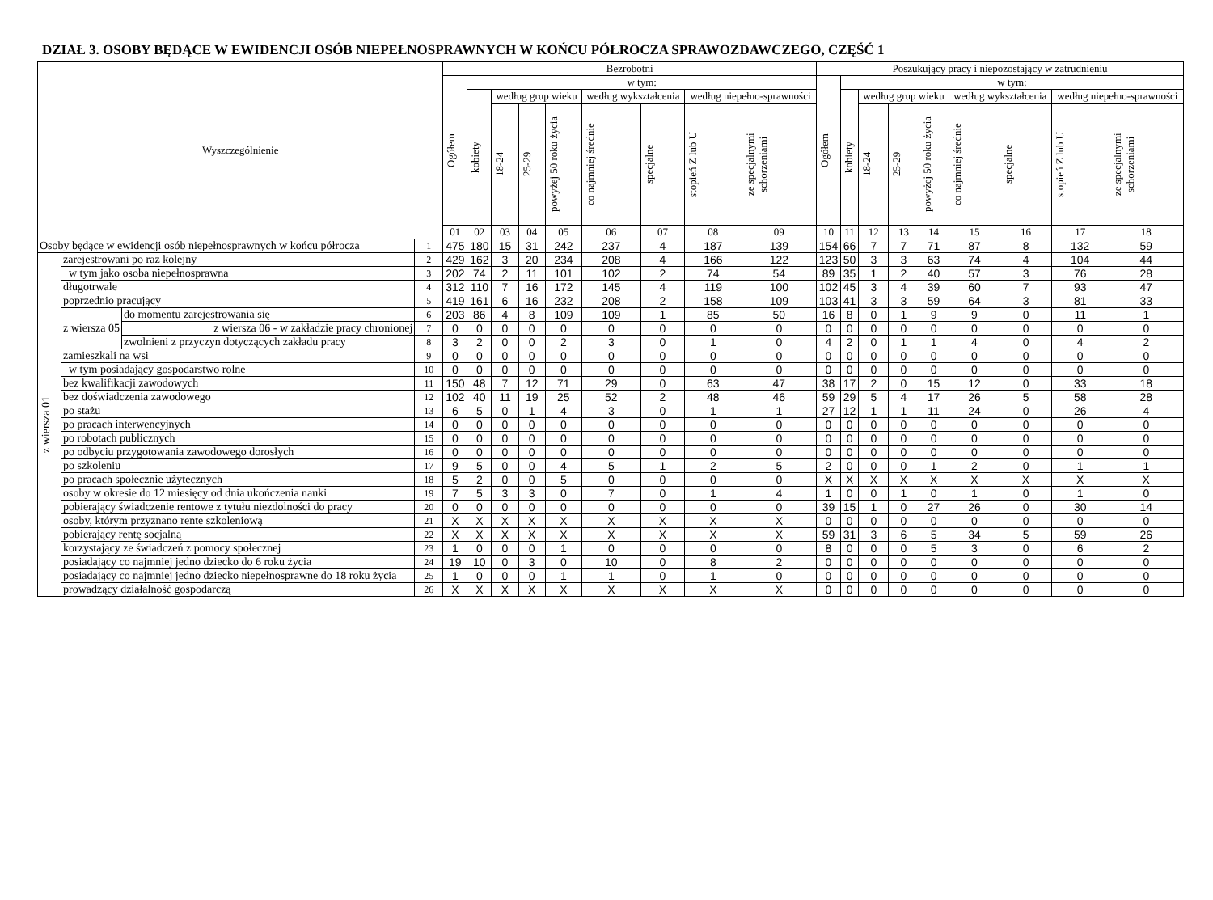DZIAŁ 3. OSOBY BĘDĄCE W EWIDENCJI OSÓB NIEPEŁNOSPRAWNYCH W KOŃCU PÓŁROCZA SPRAWOZDAWCZEGO, CZĘŚĆ 1
| Wyszczególnienie | | | | Bezrobotni | | | | | | | | | Poszukujący pracy i niepozostający w zatrudnieniu | | | | | | | | |
| --- | --- | --- | --- | --- | --- | --- | --- | --- | --- | --- | --- | --- | --- | --- | --- | --- | --- | --- | --- | --- | --- |
| | | | | Ogółem | w tym: | | | | | | | | Ogółem | w tym: | | | | | | | |
| | | | | | kobiety | według grup wieku | | | według wykształcenia | | według niepełno-sprawności | | | kobiety | według grup wieku | | | według wykształcenia | | według niepełno-sprawności | |
| | | | | | | 18-24 | 25-29 | powyżej 50 roku życia | co najmniej średnie | specjalne | stopień Z lub U | ze specjalnymi schorzeniami | | | 18-24 | 25-29 | powyżej 50 roku życia | co najmniej średnie | specjalne | stopień Z lub U | ze specjalnymi schorzeniami |
| | | | | 01 | 02 | 03 | 04 | 05 | 06 | 07 | 08 | 09 | 10 | 11 | 12 | 13 | 14 | 15 | 16 | 17 | 18 |
| Osoby będące w ewidencji osób niepełnosprawnych w końcu półrocza | | | 1 | 475 | 180 | 15 | 31 | 242 | 237 | 4 | 187 | 139 | 154 | 66 | 7 | 7 | 71 | 87 | 8 | 132 | 59 |
| z wiersza 01 | zarejestrowani po raz kolejny | | 2 | 429 | 162 | 3 | 20 | 234 | 208 | 4 | 166 | 122 | 123 | 50 | 3 | 3 | 63 | 74 | 4 | 104 | 44 |
| | w tym jako osoba niepełnosprawna | | 3 | 202 | 74 | 2 | 11 | 101 | 102 | 2 | 74 | 54 | 89 | 35 | 1 | 2 | 40 | 57 | 3 | 76 | 28 |
| | długotrwale | | 4 | 312 | 110 | 7 | 16 | 172 | 145 | 4 | 119 | 100 | 102 | 45 | 3 | 4 | 39 | 60 | 7 | 93 | 47 |
| | poprzednio pracujący | | 5 | 419 | 161 | 6 | 16 | 232 | 208 | 2 | 158 | 109 | 103 | 41 | 3 | 3 | 59 | 64 | 3 | 81 | 33 |
| | z wiersza 05 | do momentu zarejestrowania się | 6 | 203 | 86 | 4 | 8 | 109 | 109 | 1 | 85 | 50 | 16 | 8 | 0 | 1 | 9 | 9 | 0 | 11 | 1 |
| | | z wiersza 06 - w zakładzie pracy chronionej | 7 | 0 | 0 | 0 | 0 | 0 | 0 | 0 | 0 | 0 | 0 | 0 | 0 | 0 | 0 | 0 | 0 | 0 | 0 |
| | | zwolnieni z przyczyn dotyczących zakładu pracy | 8 | 3 | 2 | 0 | 0 | 2 | 3 | 0 | 1 | 0 | 4 | 2 | 0 | 1 | 1 | 4 | 0 | 4 | 2 |
| | zamieszkali na wsi | | 9 | 0 | 0 | 0 | 0 | 0 | 0 | 0 | 0 | 0 | 0 | 0 | 0 | 0 | 0 | 0 | 0 | 0 | 0 |
| | w tym posiadający gospodarstwo rolne | | 10 | 0 | 0 | 0 | 0 | 0 | 0 | 0 | 0 | 0 | 0 | 0 | 0 | 0 | 0 | 0 | 0 | 0 | 0 |
| | bez kwalifikacji zawodowych | | 11 | 150 | 48 | 7 | 12 | 71 | 29 | 0 | 63 | 47 | 38 | 17 | 2 | 0 | 15 | 12 | 0 | 33 | 18 |
| | bez doświadczenia zawodowego | | 12 | 102 | 40 | 11 | 19 | 25 | 52 | 2 | 48 | 46 | 59 | 29 | 5 | 4 | 17 | 26 | 5 | 58 | 28 |
| | po stażu | | 13 | 6 | 5 | 0 | 1 | 4 | 3 | 0 | 1 | 1 | 27 | 12 | 1 | 1 | 11 | 24 | 0 | 26 | 4 |
| | po pracach interwencyjnych | | 14 | 0 | 0 | 0 | 0 | 0 | 0 | 0 | 0 | 0 | 0 | 0 | 0 | 0 | 0 | 0 | 0 | 0 | 0 |
| | po robotach publicznych | | 15 | 0 | 0 | 0 | 0 | 0 | 0 | 0 | 0 | 0 | 0 | 0 | 0 | 0 | 0 | 0 | 0 | 0 | 0 |
| | po odbyciu przygotowania zawodowego dorosłych | | 16 | 0 | 0 | 0 | 0 | 0 | 0 | 0 | 0 | 0 | 0 | 0 | 0 | 0 | 0 | 0 | 0 | 0 | 0 |
| | po szkoleniu | | 17 | 9 | 5 | 0 | 0 | 4 | 5 | 1 | 2 | 5 | 2 | 0 | 0 | 0 | 1 | 2 | 0 | 1 | 1 |
| | po pracach społecznie użytecznych | | 18 | 5 | 2 | 0 | 0 | 5 | 0 | 0 | 0 | 0 | X | X | X | X | X | X | X | X | X |
| | osoby w okresie do 12 miesięcy od dnia ukończenia nauki | | 19 | 7 | 5 | 3 | 3 | 0 | 7 | 0 | 1 | 4 | 1 | 0 | 0 | 1 | 0 | 1 | 0 | 1 | 0 |
| | pobierający świadczenie rentowe z tytułu niezdolności do pracy | | 20 | 0 | 0 | 0 | 0 | 0 | 0 | 0 | 0 | 0 | 39 | 15 | 1 | 0 | 27 | 26 | 0 | 30 | 14 |
| | osoby, którym przyznano rentę szkoleniową | | 21 | X | X | X | X | X | X | X | X | X | 0 | 0 | 0 | 0 | 0 | 0 | 0 | 0 | 0 |
| | pobierający rentę socjalną | | 22 | X | X | X | X | X | X | X | X | X | 59 | 31 | 3 | 6 | 5 | 34 | 5 | 59 | 26 |
| | korzystający ze świadczeń z pomocy społecznej | | 23 | 1 | 0 | 0 | 0 | 1 | 0 | 0 | 0 | 0 | 8 | 0 | 0 | 0 | 5 | 3 | 0 | 6 | 2 |
| | posiadający co najmniej jedno dziecko do 6 roku życia | | 24 | 19 | 10 | 0 | 3 | 0 | 10 | 0 | 8 | 2 | 0 | 0 | 0 | 0 | 0 | 0 | 0 | 0 | 0 |
| | posiadający co najmniej jedno dziecko niepełnosprawne do 18 roku życia | | 25 | 1 | 0 | 0 | 0 | 1 | 1 | 0 | 1 | 0 | 0 | 0 | 0 | 0 | 0 | 0 | 0 | 0 | 0 |
| | prowadzący działalność gospodarczą | | 26 | X | X | X | X | X | X | X | X | X | 0 | 0 | 0 | 0 | 0 | 0 | 0 | 0 | 0 |